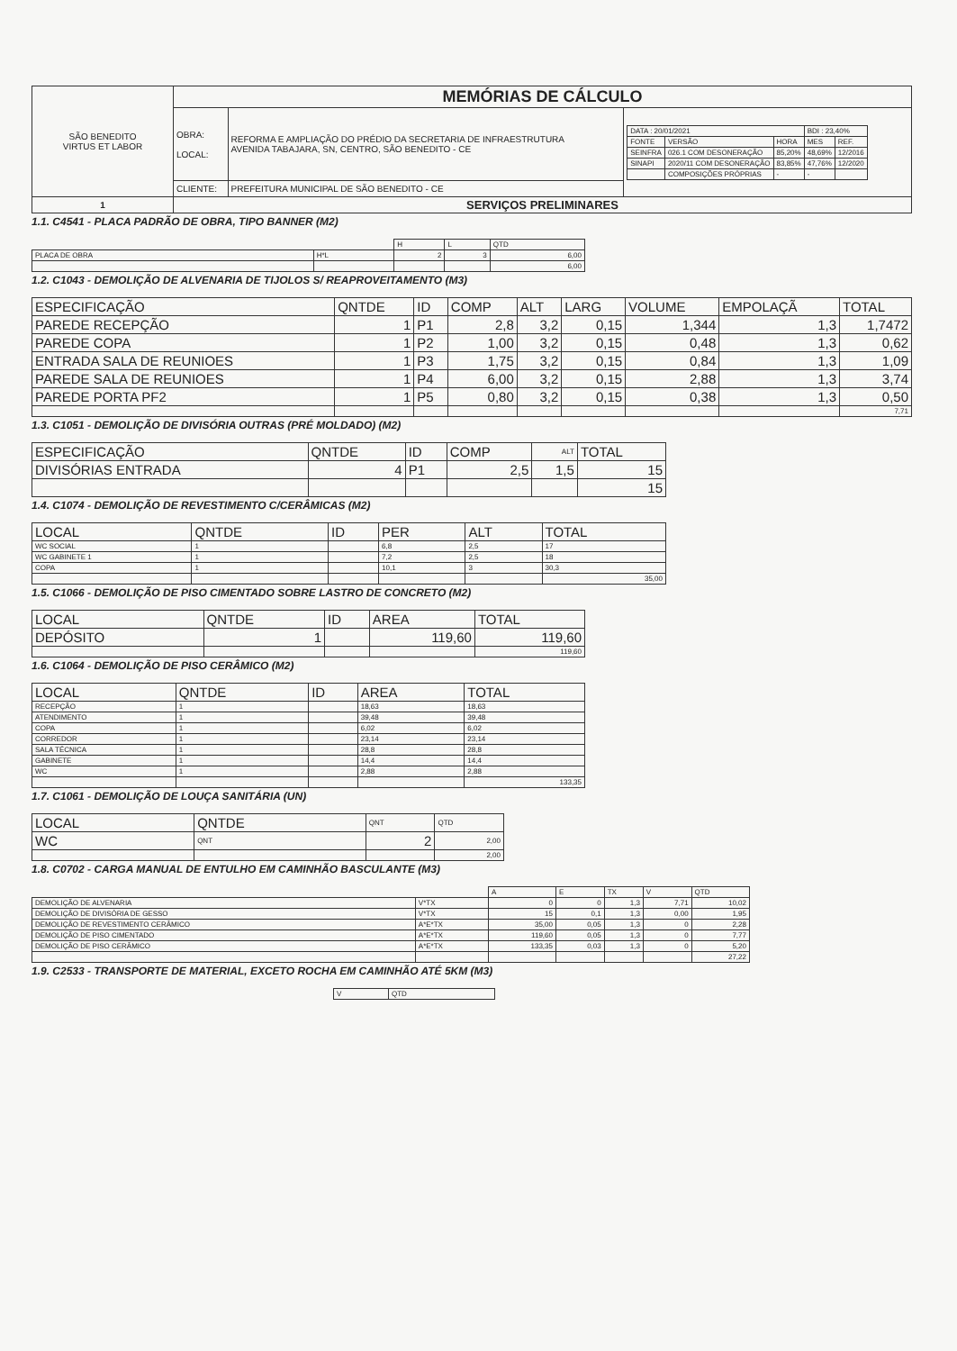| SÃO BENEDITO VIRTUS ET LABOR | MEMÓRIAS DE CÁLCULO | | |
| | OBRA: LOCAL: | REFORMA E AMPLIAÇÃO DO PRÉDIO DA SECRETARIA DE INFRAESTRUTURA AVENIDA TABAJARA, SN, CENTRO, SÃO BENEDITO - CE | / DATA : 20/01/2021 / / / BDI : 23,40% / / / FONTE / VERSÃO / HORA / MES / REF. / / SEINFRA / 026.1 COM DESONERAÇÃO / 85,20% / 48,69% / 12/2016 / / SINAPI / 2020/11 COM DESONERAÇÃO / 83,85% / 47,76% / 12/2020 / / / COMPOSIÇÕES PRÓPRIAS / - / - / / |
| | CLIENTE: | PREFEITURA MUNICIPAL DE SÃO BENEDITO - CE | |
| 1 | SERVIÇOS PRELIMINARES | | |
1.1. C4541 - PLACA PADRÃO DE OBRA, TIPO BANNER (M2)
| | | H | L | QTD |
| PLACA DE OBRA | H*L | 2 | 3 | 6,00 |
| | | | | 6,00 |
1.2. C1043 - DEMOLIÇÃO DE ALVENARIA DE TIJOLOS S/ REAPROVEITAMENTO (M3)
| ESPECIFICAÇÃO | QNTDE | ID | COMP | ALT | LARG | VOLUME | EMPOLAÇÃ | TOTAL |
| --- | --- | --- | --- | --- | --- | --- | --- | --- |
| PAREDE RECEPÇÃO | 1 | P1 | 2,8 | 3,2 | 0,15 | 1,344 | 1,3 | 1,7472 |
| PAREDE COPA | 1 | P2 | 1,00 | 3,2 | 0,15 | 0,48 | 1,3 | 0,62 |
| ENTRADA SALA DE REUNIOES | 1 | P3 | 1,75 | 3,2 | 0,15 | 0,84 | 1,3 | 1,09 |
| PAREDE SALA DE REUNIOES | 1 | P4 | 6,00 | 3,2 | 0,15 | 2,88 | 1,3 | 3,74 |
| PAREDE PORTA PF2 | 1 | P5 | 0,80 | 3,2 | 0,15 | 0,38 | 1,3 | 0,50 |
| | | | | | | | | 7,71 |
1.3. C1051 - DEMOLIÇÃO DE DIVISÓRIA OUTRAS (PRÉ MOLDADO) (M2)
| ESPECIFICAÇÃO | QNTDE | ID | COMP | ALT | TOTAL |
| --- | --- | --- | --- | --- | --- |
| DIVISÓRIAS ENTRADA | 4 | P1 | 2,5 | 1,5 | 15 |
| | | | | | 15 |
1.4. C1074 - DEMOLIÇÃO DE REVESTIMENTO C/CERÂMICAS (M2)
| LOCAL | QNTDE | ID | PER | ALT | TOTAL |
| --- | --- | --- | --- | --- | --- |
| WC SOCIAL | 1 | | 6,8 | 2,5 | 17 |
| WC GABINETE 1 | 1 | | 7,2 | 2,5 | 18 |
| COPA | 1 | | 10,1 | 3 | 30,3 |
| | | | | | 35,00 |
1.5. C1066 - DEMOLIÇÃO DE PISO CIMENTADO SOBRE LASTRO DE CONCRETO (M2)
| LOCAL | QNTDE | ID | AREA | TOTAL |
| --- | --- | --- | --- | --- |
| DEPÓSITO | 1 | | 119,60 | 119,60 |
| | | | | 119,60 |
1.6. C1064 - DEMOLIÇÃO DE PISO CERÂMICO (M2)
| LOCAL | QNTDE | ID | AREA | TOTAL |
| --- | --- | --- | --- | --- |
| RECEPÇÃO | 1 | | 18,63 | 18,63 |
| ATENDIMENTO | 1 | | 39,48 | 39,48 |
| COPA | 1 | | 6,02 | 6,02 |
| CORREDOR | 1 | | 23,14 | 23,14 |
| SALA TÉCNICA | 1 | | 28,8 | 28,8 |
| GABINETE | 1 | | 14,4 | 14,4 |
| WC | 1 | | 2,88 | 2,88 |
| | | | | 133,35 |
1.7. C1061 - DEMOLIÇÃO DE LOUÇA SANITÁRIA (UN)
| LOCAL | QNTDE | QNT | QTD |
| --- | --- | --- | --- |
| WC | QNT | 2 | 2,00 |
| | | | 2,00 |
1.8. C0702 - CARGA MANUAL DE ENTULHO EM CAMINHÃO BASCULANTE (M3)
| | | A | E | TX | V | QTD |
| DEMOLIÇÃO DE ALVENARIA | V*TX | 0 | 0 | 1,3 | 7,71 | 10,02 |
| DEMOLIÇÃO DE DIVISÓRIA DE GESSO | V*TX | 15 | 0,1 | 1,3 | 0,00 | 1,95 |
| DEMOLIÇÃO DE REVESTIMENTO CERÂMICO | A*E*TX | 35,00 | 0,05 | 1,3 | 0 | 2,28 |
| DEMOLIÇÃO DE PISO CIMENTADO | A*E*TX | 119,60 | 0,05 | 1,3 | 0 | 7,77 |
| DEMOLIÇÃO DE PISO CERÂMICO | A*E*TX | 133,35 | 0,03 | 1,3 | 0 | 5,20 |
| | | | | | | 27,22 |
1.9. C2533 - TRANSPORTE DE MATERIAL, EXCETO ROCHA EM CAMINHÃO ATÉ 5KM (M3)
| V | QTD |
| --- | --- |